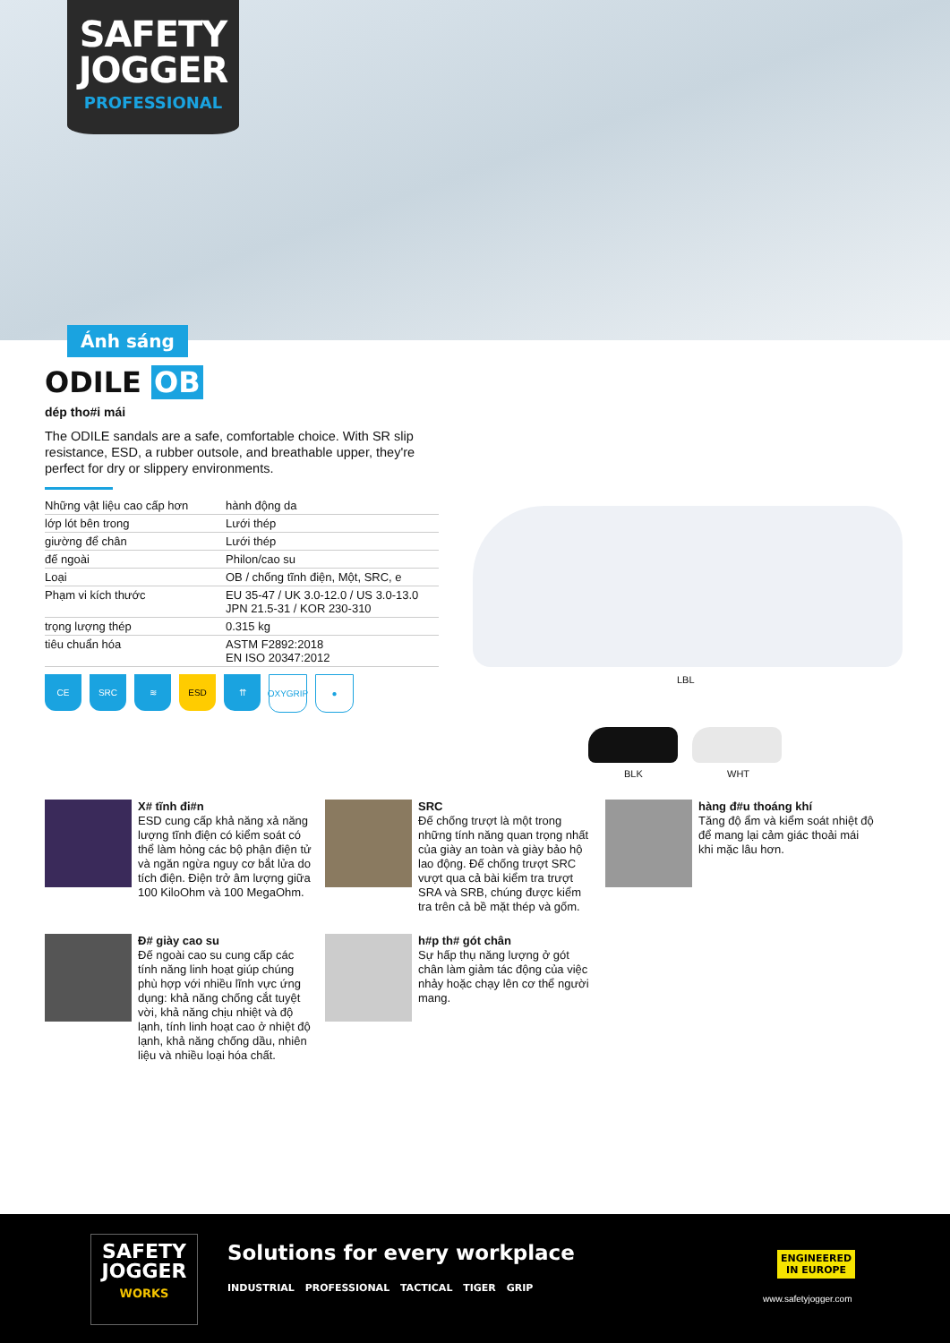SAFETY
JOGGER
PROFESSIONAL
Ánh sáng
ODILE OB
dép tho#i mái
The ODILE sandals are a safe, comfortable choice. With SR slip resistance, ESD, a rubber outsole, and breathable upper, they're perfect for dry or slippery environments.
| Những vật liệu cao cấp hơn | hành động da |
| lớp lót bên trong | Lưới thép |
| giường để chân | Lưới thép |
| đế ngoài | Philon/cao su |
| Loại | OB / chống tĩnh điện, Một, SRC, e |
| Phạm vi kích thước | EU 35-47 / UK 3.0-12.0 / US 3.0-13.0 JPN 21.5-31 / KOR 230-310 |
| trọng lượng thép | 0.315 kg |
| tiêu chuẩn hóa | ASTM F2892:2018 EN ISO 20347:2012 |
CE SRC ≋ ESD ⇈ OXYGRIP
●
LBL
BLK WHT
X# tĩnh đi#n
ESD cung cấp khả năng xả năng lượng tĩnh điện có kiểm soát có thể làm hỏng các bộ phận điện tử và ngăn ngừa nguy cơ bắt lửa do tích điện. Điện trở âm lượng giữa 100 KiloOhm và 100 MegaOhm.
SRC
Đế chống trượt là một trong những tính năng quan trọng nhất của giày an toàn và giày bảo hộ lao động. Đế chống trượt SRC vượt qua cả bài kiểm tra trượt SRA và SRB, chúng được kiểm tra trên cả bề mặt thép và gốm.
hàng đ#u thoáng khí
Tăng độ ẩm và kiểm soát nhiệt độ để mang lại cảm giác thoải mái khi mặc lâu hơn.
Đ# giày cao su
Đế ngoài cao su cung cấp các tính năng linh hoạt giúp chúng phù hợp với nhiều lĩnh vực ứng dụng: khả năng chống cắt tuyệt vời, khả năng chịu nhiệt và độ lạnh, tính linh hoạt cao ở nhiệt độ lạnh, khả năng chống dầu, nhiên liệu và nhiều loại hóa chất.
h#p th# gót chân
Sự hấp thụ năng lượng ở gót chân làm giảm tác động của việc nhảy hoặc chạy lên cơ thể người mang.
SAFETY
JOGGER
WORKS
Solutions for every workplace
INDUSTRIAL PROFESSIONAL TACTICAL TIGER GRIP
ENGINEERED
IN EUROPE
www.safetyjogger.com